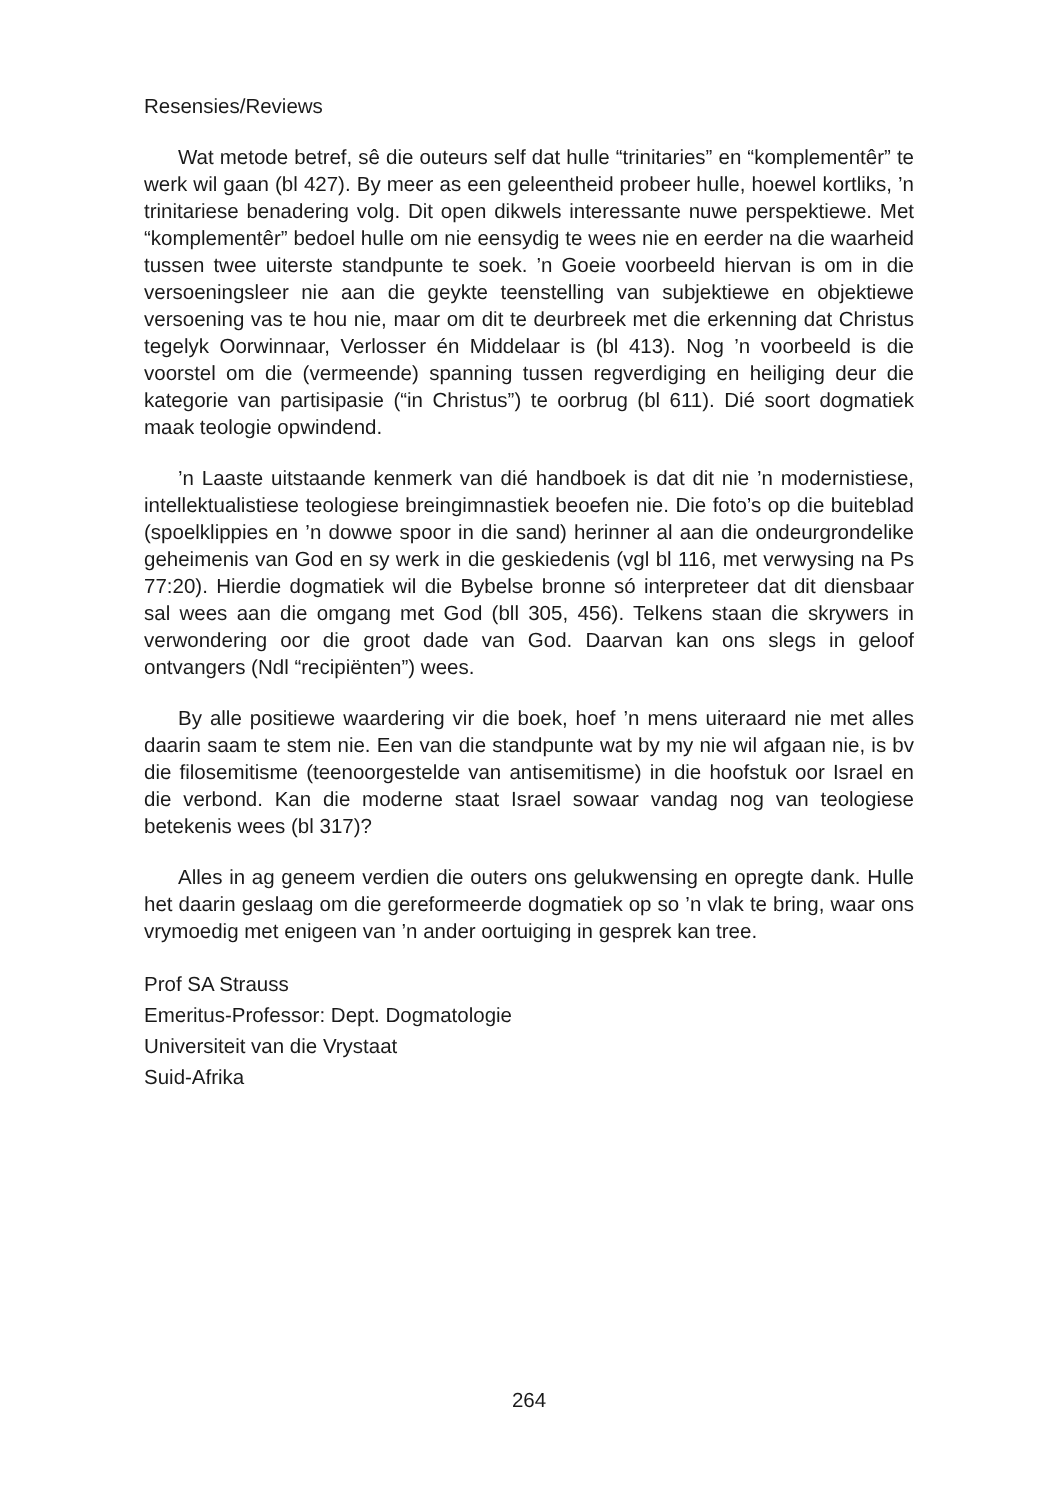Resensies/Reviews
Wat metode betref, sê die outeurs self dat hulle “trinitaries” en “komplementêr” te werk wil gaan (bl 427). By meer as een geleentheid probeer hulle, hoewel kortliks, ’n trinitariese benadering volg. Dit open dikwels interessante nuwe perspektiewe. Met “komplementêr” bedoel hulle om nie eensydig te wees nie en eerder na die waarheid tussen twee uiterste standpunte te soek. ’n Goeie voorbeeld hiervan is om in die versoeningsleer nie aan die geykte teenstelling van subjektiewe en objektiewe versoening vas te hou nie, maar om dit te deurbreek met die erkenning dat Christus tegelyk Oorwinnaar, Verlosser én Middelaar is (bl 413). Nog ’n voorbeeld is die voorstel om die (vermeende) spanning tussen regverdiging en heiliging deur die kategorie van partisipasie (“in Christus”) te oorbrug (bl 611). Dié soort dogmatiek maak teologie opwindend.
’n Laaste uitstaande kenmerk van dié handboek is dat dit nie ’n modernistiese, intellektualistiese teologiese breingimnastiek beoefen nie. Die foto’s op die buiteblad (spoelklippies en ’n dowwe spoor in die sand) herinner al aan die ondeurgrondelike geheimenis van God en sy werk in die geskiedenis (vgl bl 116, met verwysing na Ps 77:20). Hierdie dogmatiek wil die Bybelse bronne só interpreteer dat dit diensbaar sal wees aan die omgang met God (bll 305, 456). Telkens staan die skrywers in verwondering oor die groot dade van God. Daarvan kan ons slegs in geloof ontvangers (Ndl “recipiënten”) wees.
By alle positiewe waardering vir die boek, hoef ’n mens uiteraard nie met alles daarin saam te stem nie. Een van die standpunte wat by my nie wil afgaan nie, is bv die filosemitisme (teenoorgestelde van antisemitisme) in die hoofstuk oor Israel en die verbond. Kan die moderne staat Israel sowaar vandag nog van teologiese betekenis wees (bl 317)?
Alles in ag geneem verdien die outers ons gelukwensing en opregte dank. Hulle het daarin geslaag om die gereformeerde dogmatiek op so ’n vlak te bring, waar ons vrymoedig met enigeen van ’n ander oortuiging in gesprek kan tree.
Prof SA Strauss
Emeritus-Professor: Dept. Dogmatologie
Universiteit van die Vrystaat
Suid-Afrika
264